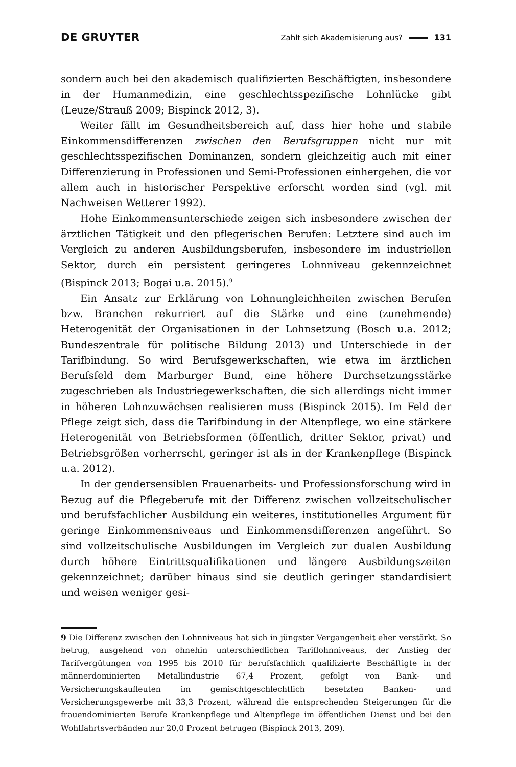DE GRUYTER Zahlt sich Akademisierung aus? 131
sondern auch bei den akademisch qualifizierten Beschäftigten, insbesondere in der Humanmedizin, eine geschlechtsspezifische Lohnlücke gibt (Leuze/Strauß 2009; Bispinck 2012, 3).
Weiter fällt im Gesundheitsbereich auf, dass hier hohe und stabile Einkommensdifferenzen zwischen den Berufsgruppen nicht nur mit geschlechtsspezifischen Dominanzen, sondern gleichzeitig auch mit einer Differenzierung in Professionen und Semi-Professionen einhergehen, die vor allem auch in historischer Perspektive erforscht worden sind (vgl. mit Nachweisen Wetterer 1992).
Hohe Einkommensunterschiede zeigen sich insbesondere zwischen der ärztlichen Tätigkeit und den pflegerischen Berufen: Letztere sind auch im Vergleich zu anderen Ausbildungsberufen, insbesondere im industriellen Sektor, durch ein persistent geringeres Lohnniveau gekennzeichnet (Bispinck 2013; Bogai u.a. 2015).<sup>9</sup>
Ein Ansatz zur Erklärung von Lohnungleichheiten zwischen Berufen bzw. Branchen rekurriert auf die Stärke und eine (zunehmende) Heterogenität der Organisationen in der Lohnsetzung (Bosch u.a. 2012; Bundeszentrale für politische Bildung 2013) und Unterschiede in der Tarifbindung. So wird Berufsgewerkschaften, wie etwa im ärztlichen Berufsfeld dem Marburger Bund, eine höhere Durchsetzungsstärke zugeschrieben als Industriegewerkschaften, die sich allerdings nicht immer in höheren Lohnzuwächsen realisieren muss (Bispinck 2015). Im Feld der Pflege zeigt sich, dass die Tarifbindung in der Altenpflege, wo eine stärkere Heterogenität von Betriebsformen (öffentlich, dritter Sektor, privat) und Betriebsgrößen vorherrscht, geringer ist als in der Krankenpflege (Bispinck u.a. 2012).
In der gendersensiblen Frauenarbeits- und Professionsforschung wird in Bezug auf die Pflegeberufe mit der Differenz zwischen vollzeitschulischer und berufsfachlicher Ausbildung ein weiteres, institutionelles Argument für geringe Einkommensniveaus und Einkommensdifferenzen angeführt. So sind vollzeitschulische Ausbildungen im Vergleich zur dualen Ausbildung durch höhere Eintrittsqualifikationen und längere Ausbildungszeiten gekennzeichnet; darüber hinaus sind sie deutlich geringer standardisiert und weisen weniger gesi-
9 Die Differenz zwischen den Lohnniveaus hat sich in jüngster Vergangenheit eher verstärkt. So betrug, ausgehend von ohnehin unterschiedlichen Tariflohnniveaus, der Anstieg der Tarifvergütungen von 1995 bis 2010 für berufsfachlich qualifizierte Beschäftigte in der männerdominierten Metallindustrie 67,4 Prozent, gefolgt von Bank- und Versicherungskaufleuten im gemischtgeschlechtlich besetzten Banken- und Versicherungsgewerbe mit 33,3 Prozent, während die entsprechenden Steigerungen für die frauendominierten Berufe Krankenpflege und Altenpflege im öffentlichen Dienst und bei den Wohlfahrtsverbänden nur 20,0 Prozent betrugen (Bispinck 2013, 209).